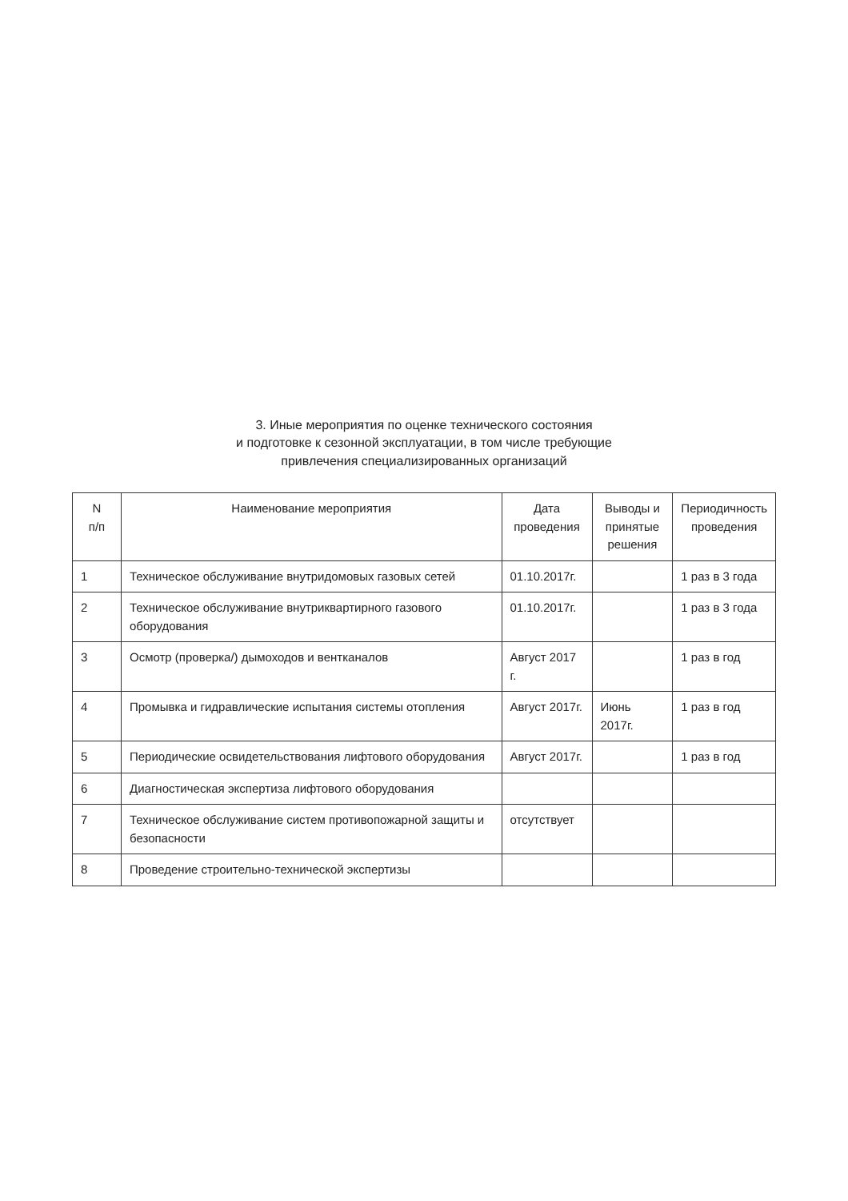3. Иные мероприятия по оценке технического состояния
и подготовке к сезонной эксплуатации, в том числе требующие
привлечения специализированных организаций
| N п/п | Наименование мероприятия | Дата проведения | Выводы и принятые решения | Периодичность проведения |
| --- | --- | --- | --- | --- |
| 1 | Техническое обслуживание внутридомовых газовых сетей | 01.10.2017г. | | 1 раз в 3 года |
| 2 | Техническое обслуживание внутриквартирного газового оборудования | 01.10.2017г. | | 1 раз в 3 года |
| 3 | Осмотр (проверка/) дымоходов и вентканалов | Август 2017 г. | | 1 раз в год |
| 4 | Промывка и гидравлические испытания системы отопления | Август 2017г. | Июнь 2017г. | 1 раз в год |
| 5 | Периодические освидетельствования лифтового оборудования | Август 2017г. | | 1 раз в год |
| 6 | Диагностическая экспертиза лифтового оборудования | | | |
| 7 | Техническое обслуживание систем противопожарной защиты и безопасности | отсутствует | | |
| 8 | Проведение строительно-технической экспертизы | | | |